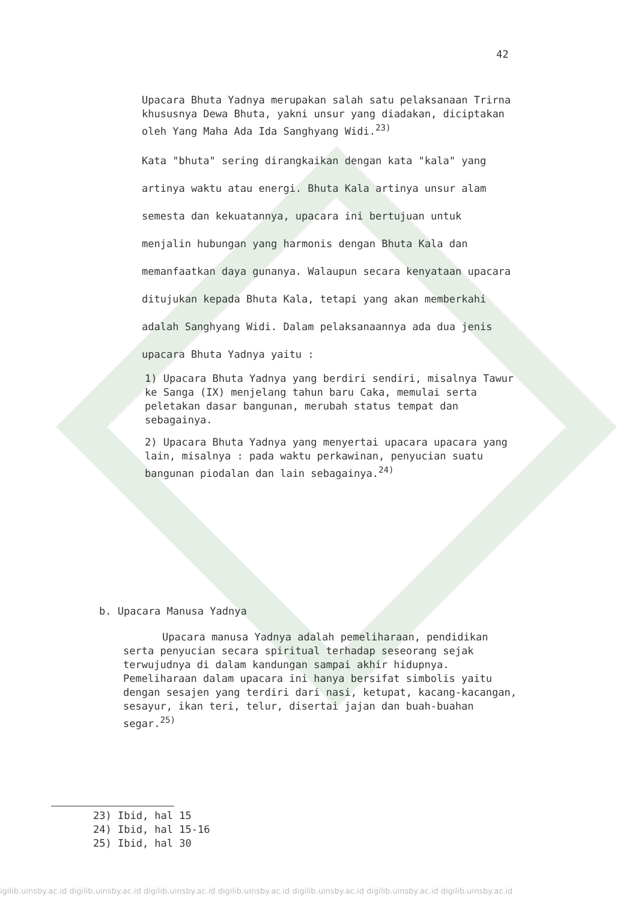42
Upacara Bhuta Yadnya merupakan salah satu pelaksanaan Trirna khususnya Dewa Bhuta, yakni unsur yang diadakan, diciptakan oleh Yang Maha Ada Ida Sanghyang Widi.<sup>23)</sup>
Kata "bhuta" sering dirangkaikan dengan kata "kala" yang artinya waktu atau energi. Bhuta Kala artinya unsur alam semesta dan kekuatannya, upacara ini bertujuan untuk menjalin hubungan yang harmonis dengan Bhuta Kala dan memanfaatkan daya gunanya. Walaupun secara kenyataan upacara ditujukan kepada Bhuta Kala, tetapi yang akan memberkahi adalah Sanghyang Widi. Dalam pelaksanaannya ada dua jenis upacara Bhuta Yadnya yaitu :
1) Upacara Bhuta Yadnya yang berdiri sendiri, misalnya Tawur ke Sanga (IX) menjelang tahun baru Caka, memulai serta peletakan dasar bangunan, merubah status tempat dan sebagainya.
2) Upacara Bhuta Yadnya yang menyertai upacara upacara yang lain, misalnya : pada waktu perkawinan, penyucian suatu bangunan piodalan dan lain sebagainya.<sup>24)</sup>
b. Upacara Manusa Yadnya
Upacara manusa Yadnya adalah pemeliharaan, pendidikan serta penyucian secara spiritual terhadap seseorang sejak terwujudnya di dalam kandungan sampai akhir hidupnya. Pemeliharaan dalam upacara ini hanya bersifat simbolis yaitu dengan sesajen yang terdiri dari nasi, ketupat, kacang-kacangan, sesayur, ikan teri, telur, disertai jajan dan buah-buahan segar.<sup>25)</sup>
23) Ibid, hal 15
24) Ibid, hal 15-16
25) Ibid, hal 30
igilib.uinsby.ac.id digilib.uinsby.ac.id digilib.uinsby.ac.id digilib.uinsby.ac.id digilib.uinsby.ac.id digilib.uinsby.ac.id digilib.uinsby.ac.id